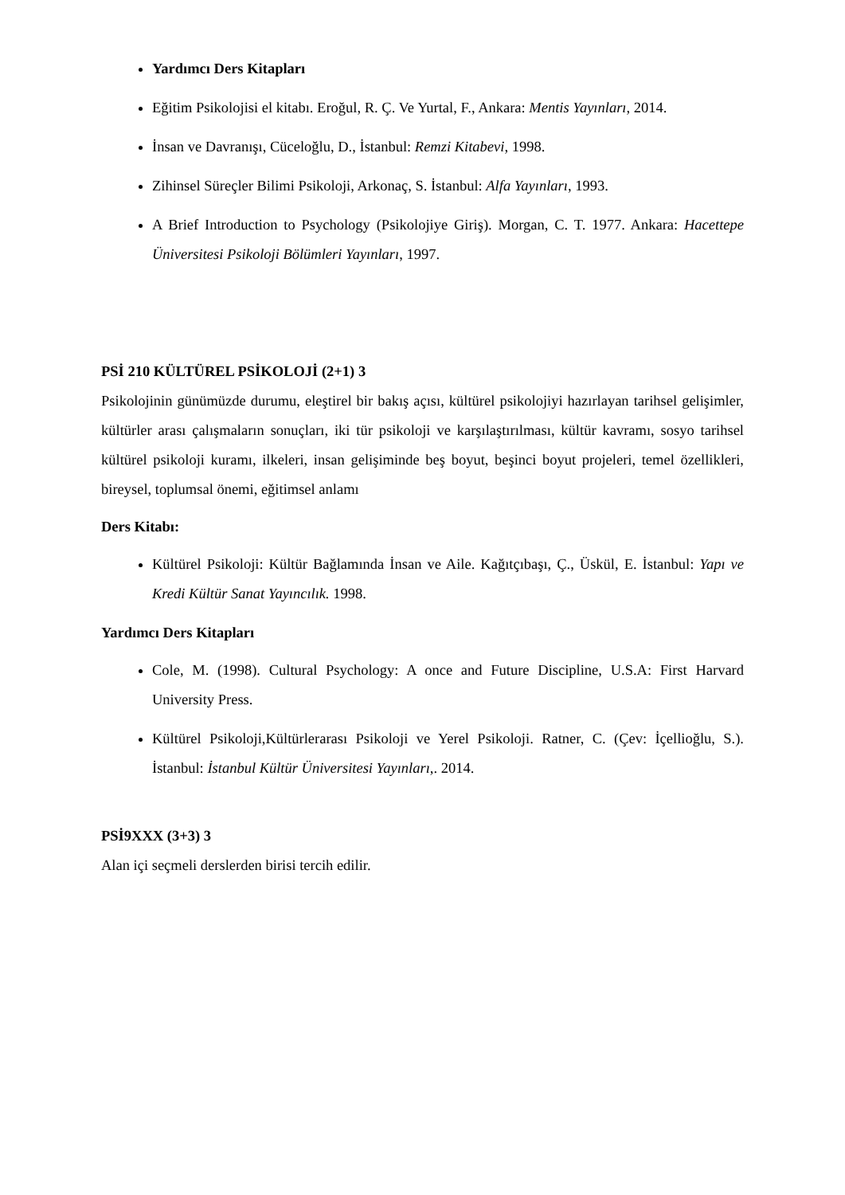Yardımcı Ders Kitapları
Eğitim Psikolojisi el kitabı. Eroğul, R. Ç. Ve Yurtal, F., Ankara: Mentis Yayınları, 2014.
İnsan ve Davranışı, Cüceloğlu, D., İstanbul: Remzi Kitabevi, 1998.
Zihinsel Süreçler Bilimi Psikoloji, Arkonaç, S. İstanbul: Alfa Yayınları, 1993.
A Brief Introduction to Psychology (Psikolojiye Giriş). Morgan, C. T. 1977. Ankara: Hacettepe Üniversitesi Psikoloji Bölümleri Yayınları, 1997.
PSİ 210 KÜLTÜREL PSİKOLOJİ (2+1) 3
Psikolojinin günümüzde durumu, eleştirel bir bakış açısı, kültürel psikolojiyi hazırlayan tarihsel gelişimler, kültürler arası çalışmaların sonuçları, iki tür psikoloji ve karşılaştırılması, kültür kavramı, sosyo tarihsel kültürel psikoloji kuramı, ilkeleri, insan gelişiminde beş boyut, beşinci boyut projeleri, temel özellikleri, bireysel, toplumsal önemi, eğitimsel anlamı
Ders Kitabı:
Kültürel Psikoloji: Kültür Bağlamında İnsan ve Aile. Kağıtçıbaşı, Ç., Üskül, E. İstanbul: Yapı ve Kredi Kültür Sanat Yayıncılık. 1998.
Yardımcı Ders Kitapları
Cole, M. (1998). Cultural Psychology: A once and Future Discipline, U.S.A: First Harvard University Press.
Kültürel Psikoloji,Kültürlerarası Psikoloji ve Yerel Psikoloji. Ratner, C. (Çev: İçellioğlu, S.). İstanbul: İstanbul Kültür Üniversitesi Yayınları,. 2014.
PSİ9XXX (3+3) 3
Alan içi seçmeli derslerden birisi tercih edilir.